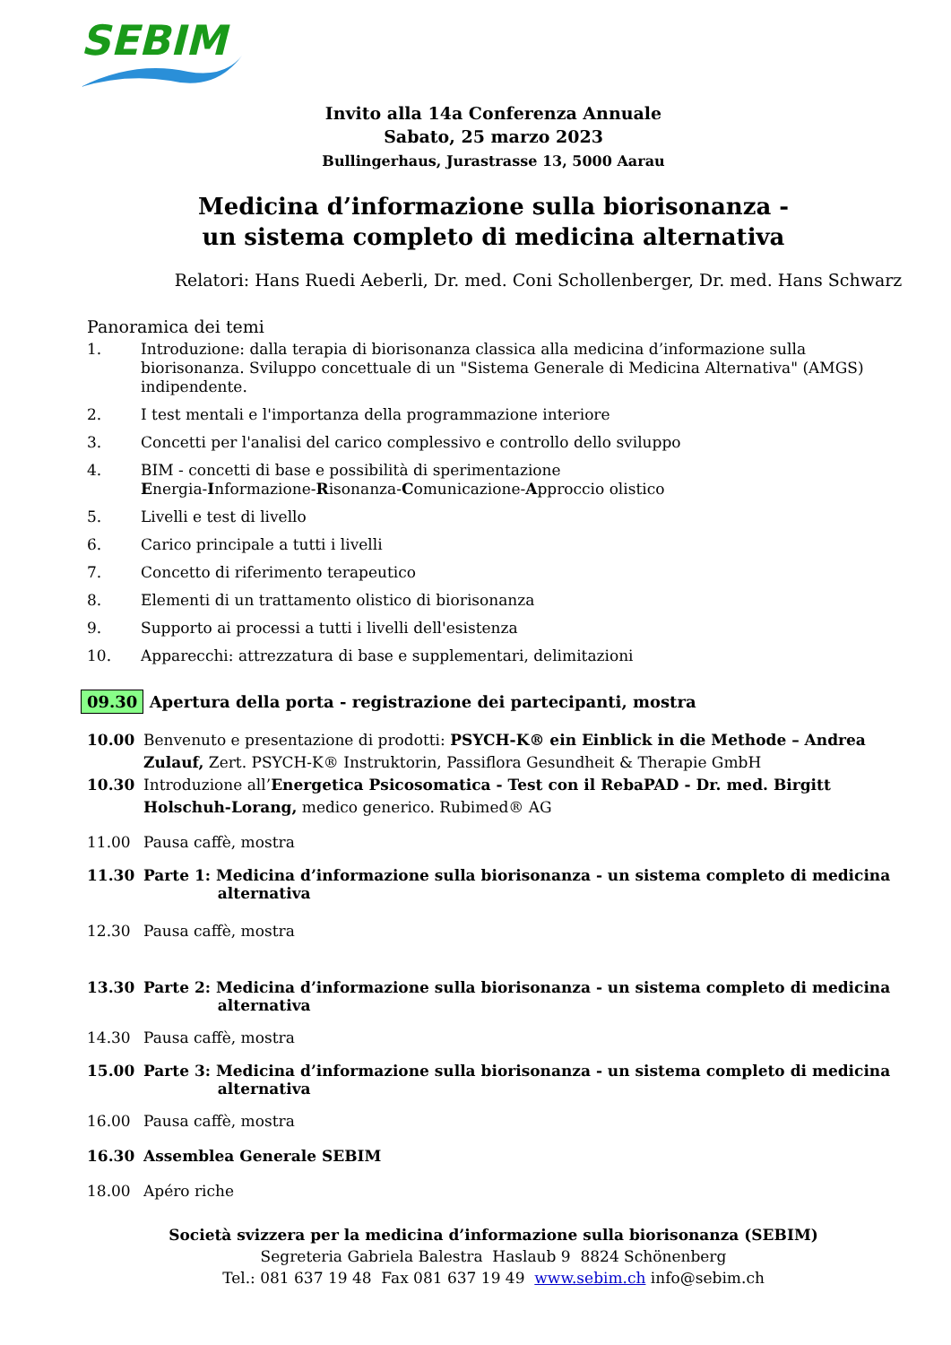SEBIM
Invito alla 14a Conferenza Annuale
Sabato, 25 marzo 2023
Bullingerhaus, Jurastrasse 13, 5000 Aarau
Medicina d’informazione sulla biorisonanza -
un sistema completo di medicina alternativa
Relatori: Hans Ruedi Aeberli, Dr. med. Coni Schollenberger, Dr. med. Hans Schwarz
Panoramica dei temi
1. Introduzione: dalla terapia di biorisonanza classica alla medicina d’informazione sulla biorisonanza. Sviluppo concettuale di un "Sistema Generale di Medicina Alternativa" (AMGS) indipendente.
2. I test mentali e l'importanza della programmazione interiore
3. Concetti per l'analisi del carico complessivo e controllo dello sviluppo
4. BIM - concetti di base e possibilità di sperimentazione
Energia-Informazione-Risonanza-Comunicazione-Approccio olistico
5. Livelli e test di livello
6. Carico principale a tutti i livelli
7. Concetto di riferimento terapeutico
8. Elementi di un trattamento olistico di biorisonanza
9. Supporto ai processi a tutti i livelli dell'esistenza
10. Apparecchi: attrezzatura di base e supplementari, delimitazioni
09.30 Apertura della porta - registrazione dei partecipanti, mostra
10.00 Benvenuto e presentazione di prodotti: PSYCH-K® ein Einblick in die Methode – Andrea Zulauf, Zert. PSYCH-K® Instruktorin, Passiflora Gesundheit & Therapie GmbH
10.30 Introduzione all’Energetica Psicosomatica - Test con il RebaPAD - Dr. med. Birgitt Holschuh-Lorang, medico generico. Rubimed® AG
11.00 Pausa caffè, mostra
11.30 Parte 1: Medicina d’informazione sulla biorisonanza - un sistema completo di medicina
alternativa
12.30 Pausa caffè, mostra
13.30 Parte 2: Medicina d’informazione sulla biorisonanza - un sistema completo di medicina
alternativa
14.30 Pausa caffè, mostra
15.00 Parte 3: Medicina d’informazione sulla biorisonanza - un sistema completo di medicina
alternativa
16.00 Pausa caffè, mostra
16.30 Assemblea Generale SEBIM
18.00 Apéro riche
Società svizzera per la medicina d’informazione sulla biorisonanza (SEBIM)
Segreteria Gabriela Balestra Haslaub 9 8824 Schönenberg
Tel.: 081 637 19 48 Fax 081 637 19 49 www.sebim.ch info@sebim.ch